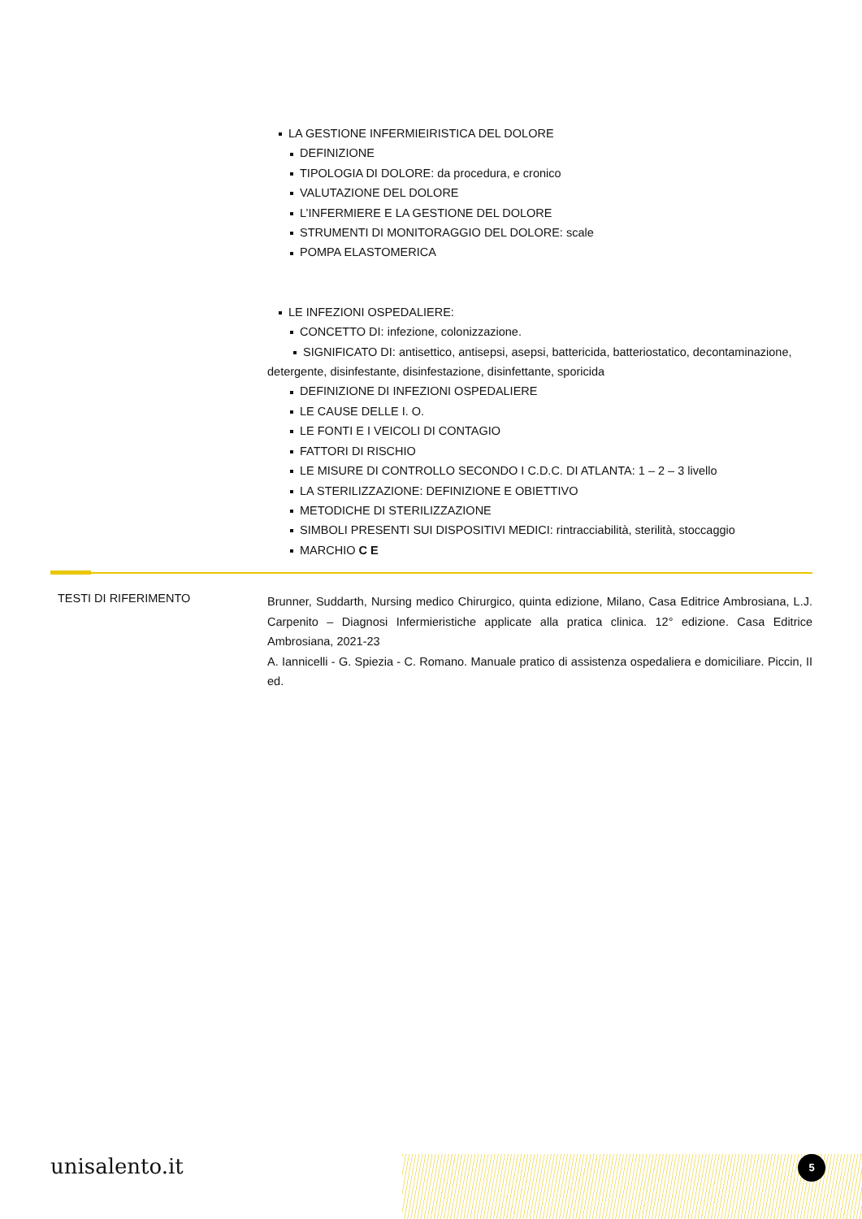LA GESTIONE INFERMIEIRISTICA DEL DOLORE
DEFINIZIONE
TIPOLOGIA DI DOLORE: da procedura, e cronico
VALUTAZIONE DEL DOLORE
L’INFERMIERE E LA GESTIONE DEL DOLORE
STRUMENTI DI MONITORAGGIO DEL DOLORE: scale
POMPA ELASTOMERICA
LE INFEZIONI OSPEDALIERE:
CONCETTO DI: infezione, colonizzazione.
SIGNIFICATO DI: antisettico, antisepsi, asepsi, battericida, batteriostatico, decontaminazione, detergente, disinfestante, disinfestazione, disinfettante, sporicida
DEFINIZIONE DI INFEZIONI OSPEDALIERE
LE CAUSE DELLE I. O.
LE FONTI E I VEICOLI DI CONTAGIO
FATTORI DI RISCHIO
LE MISURE DI CONTROLLO SECONDO I C.D.C. DI ATLANTA: 1 – 2 – 3 livello
LA STERILIZZAZIONE: DEFINIZIONE E OBIETTIVO
METODICHE DI STERILIZZAZIONE
SIMBOLI PRESENTI SUI DISPOSITIVI MEDICI: rintracciabilità, sterilità, stoccaggio
MARCHIO C E
TESTI DI RIFERIMENTO
Brunner, Suddarth, Nursing medico Chirurgico, quinta edizione, Milano, Casa Editrice Ambrosiana, L.J. Carpenito – Diagnosi Infermieristiche applicate alla pratica clinica. 12° edizione. Casa Editrice Ambrosiana, 2021-23
A. Iannicelli - G. Spiezia - C. Romano. Manuale pratico di assistenza ospedaliera e domiciliare. Piccin, II ed.
unisalento.it 5